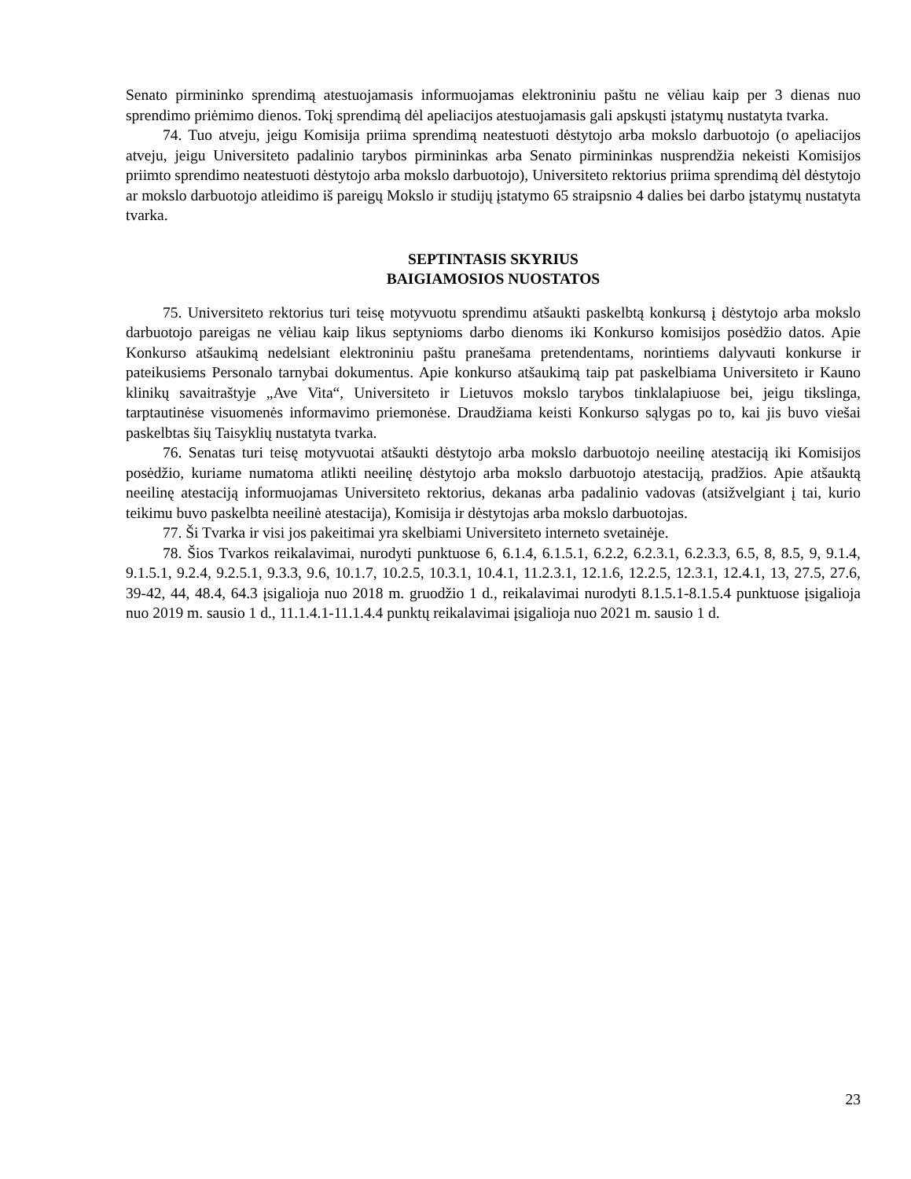Senato pirmininko sprendimą atestuojamasis informuojamas elektroniniu paštu ne vėliau kaip per 3 dienas nuo sprendimo priėmimo dienos. Tokį sprendimą dėl apeliacijos atestuojamasis gali apskųsti įstatymų nustatyta tvarka.
74. Tuo atveju, jeigu Komisija priima sprendimą neatestuoti dėstytojo arba mokslo darbuotojo (o apeliacijos atveju, jeigu Universiteto padalinio tarybos pirmininkas arba Senato pirmininkas nusprendžia nekeisti Komisijos priimto sprendimo neatestuoti dėstytojo arba mokslo darbuotojo), Universiteto rektorius priima sprendimą dėl dėstytojo ar mokslo darbuotojo atleidimo iš pareigų Mokslo ir studijų įstatymo 65 straipsnio 4 dalies bei darbo įstatymų nustatyta tvarka.
SEPTINTASIS SKYRIUS
BAIGIAMOSIOS NUOSTATOS
75. Universiteto rektorius turi teisę motyvuotu sprendimu atšaukti paskelbtą konkursą į dėstytojo arba mokslo darbuotojo pareigas ne vėliau kaip likus septynioms darbo dienoms iki Konkurso komisijos posėdžio datos. Apie Konkurso atšaukimą nedelsiant elektroniniu paštu pranešama pretendentams, norintiems dalyvauti konkurse ir pateikusiems Personalo tarnybai dokumentus. Apie konkurso atšaukimą taip pat paskelbiama Universiteto ir Kauno klinikų savaitraštyje „Ave Vita“, Universiteto ir Lietuvos mokslo tarybos tinklalapiuose bei, jeigu tikslinga, tarptautinėse visuomenės informavimo priemonėse. Draudžiama keisti Konkurso sąlygas po to, kai jis buvo viešai paskelbtas šių Taisyklių nustatyta tvarka.
76. Senatas turi teisę motyvuotai atšaukti dėstytojo arba mokslo darbuotojo neeilinę atestaciją iki Komisijos posėdžio, kuriame numatoma atlikti neeilinę dėstytojo arba mokslo darbuotojo atestaciją, pradžios. Apie atšauktą neeilinę atestaciją informuojamas Universiteto rektorius, dekanas arba padalinio vadovas (atsižvelgiant į tai, kurio teikimu buvo paskelbta neeilinė atestacija), Komisija ir dėstytojas arba mokslo darbuotojas.
77. Ši Tvarka ir visi jos pakeitimai yra skelbiami Universiteto interneto svetainėje.
78. Šios Tvarkos reikalavimai, nurodyti punktuose 6, 6.1.4, 6.1.5.1, 6.2.2, 6.2.3.1, 6.2.3.3, 6.5, 8, 8.5, 9, 9.1.4, 9.1.5.1, 9.2.4, 9.2.5.1, 9.3.3, 9.6, 10.1.7, 10.2.5, 10.3.1, 10.4.1, 11.2.3.1, 12.1.6, 12.2.5, 12.3.1, 12.4.1, 13, 27.5, 27.6, 39-42, 44, 48.4, 64.3 įsigalioja nuo 2018 m. gruodžio 1 d., reikalavimai nurodyti 8.1.5.1-8.1.5.4 punktuose įsigalioja nuo 2019 m. sausio 1 d., 11.1.4.1-11.1.4.4 punktų reikalavimai įsigalioja nuo 2021 m. sausio 1 d.
23